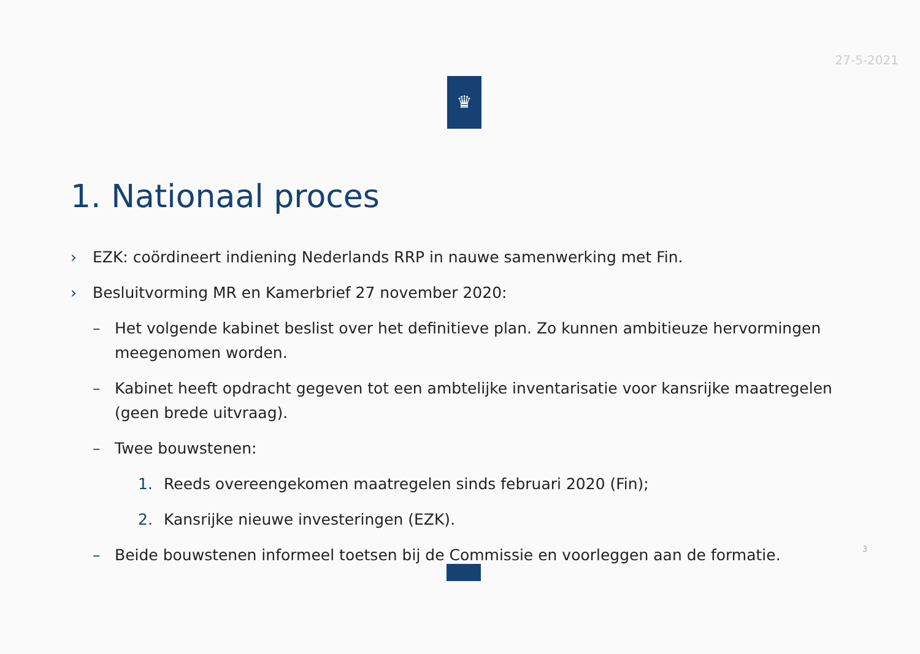27-5-2021
♛
1. Nationaal proces
› EZK: coördineert indiening Nederlands RRP in nauwe samenwerking met Fin.
› Besluitvorming MR en Kamerbrief 27 november 2020:
– Het volgende kabinet beslist over het definitieve plan. Zo kunnen ambitieuze hervormingen meegenomen worden.
– Kabinet heeft opdracht gegeven tot een ambtelijke inventarisatie voor kansrijke maatregelen (geen brede uitvraag).
– Twee bouwstenen:
1. Reeds overeengekomen maatregelen sinds februari 2020 (Fin);
2. Kansrijke nieuwe investeringen (EZK).
– Beide bouwstenen informeel toetsen bij de Commissie en voorleggen aan de formatie.
3